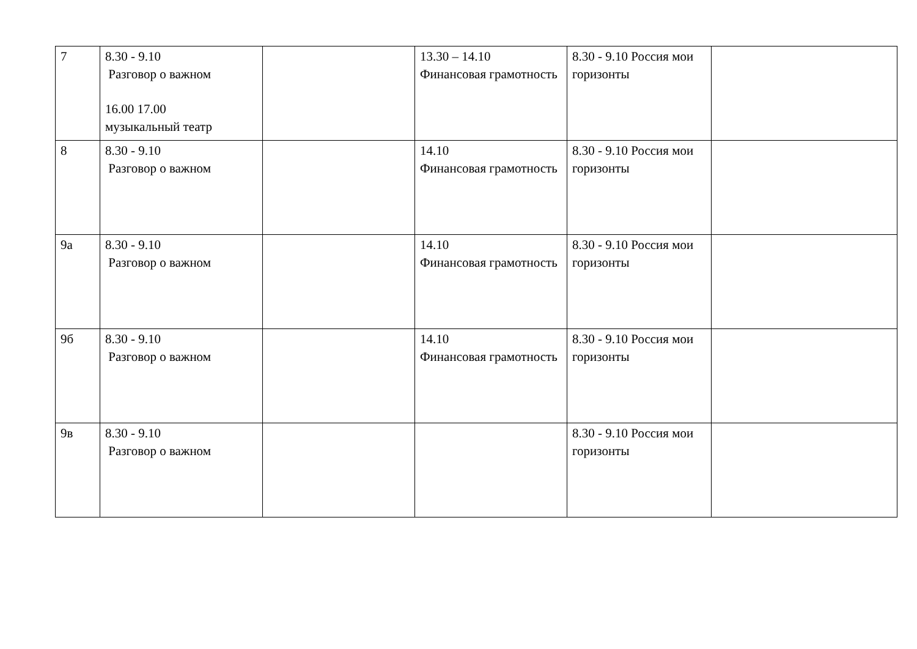| 7 | 8.30 - 9.10 Разговор о важном 16.00 17.00 музыкальный театр | | 13.30 – 14.10 Финансовая грамотность | 8.30 - 9.10 Россия мои горизонты | |
| 8 | 8.30 - 9.10 Разговор о важном | | 14.10 Финансовая грамотность | 8.30 - 9.10 Россия мои горизонты | |
| 9а | 8.30 - 9.10 Разговор о важном | | 14.10 Финансовая грамотность | 8.30 - 9.10 Россия мои горизонты | |
| 9б | 8.30 - 9.10 Разговор о важном | | 14.10 Финансовая грамотность | 8.30 - 9.10 Россия мои горизонты | |
| 9в | 8.30 - 9.10 Разговор о важном | | | 8.30 - 9.10 Россия мои горизонты | |